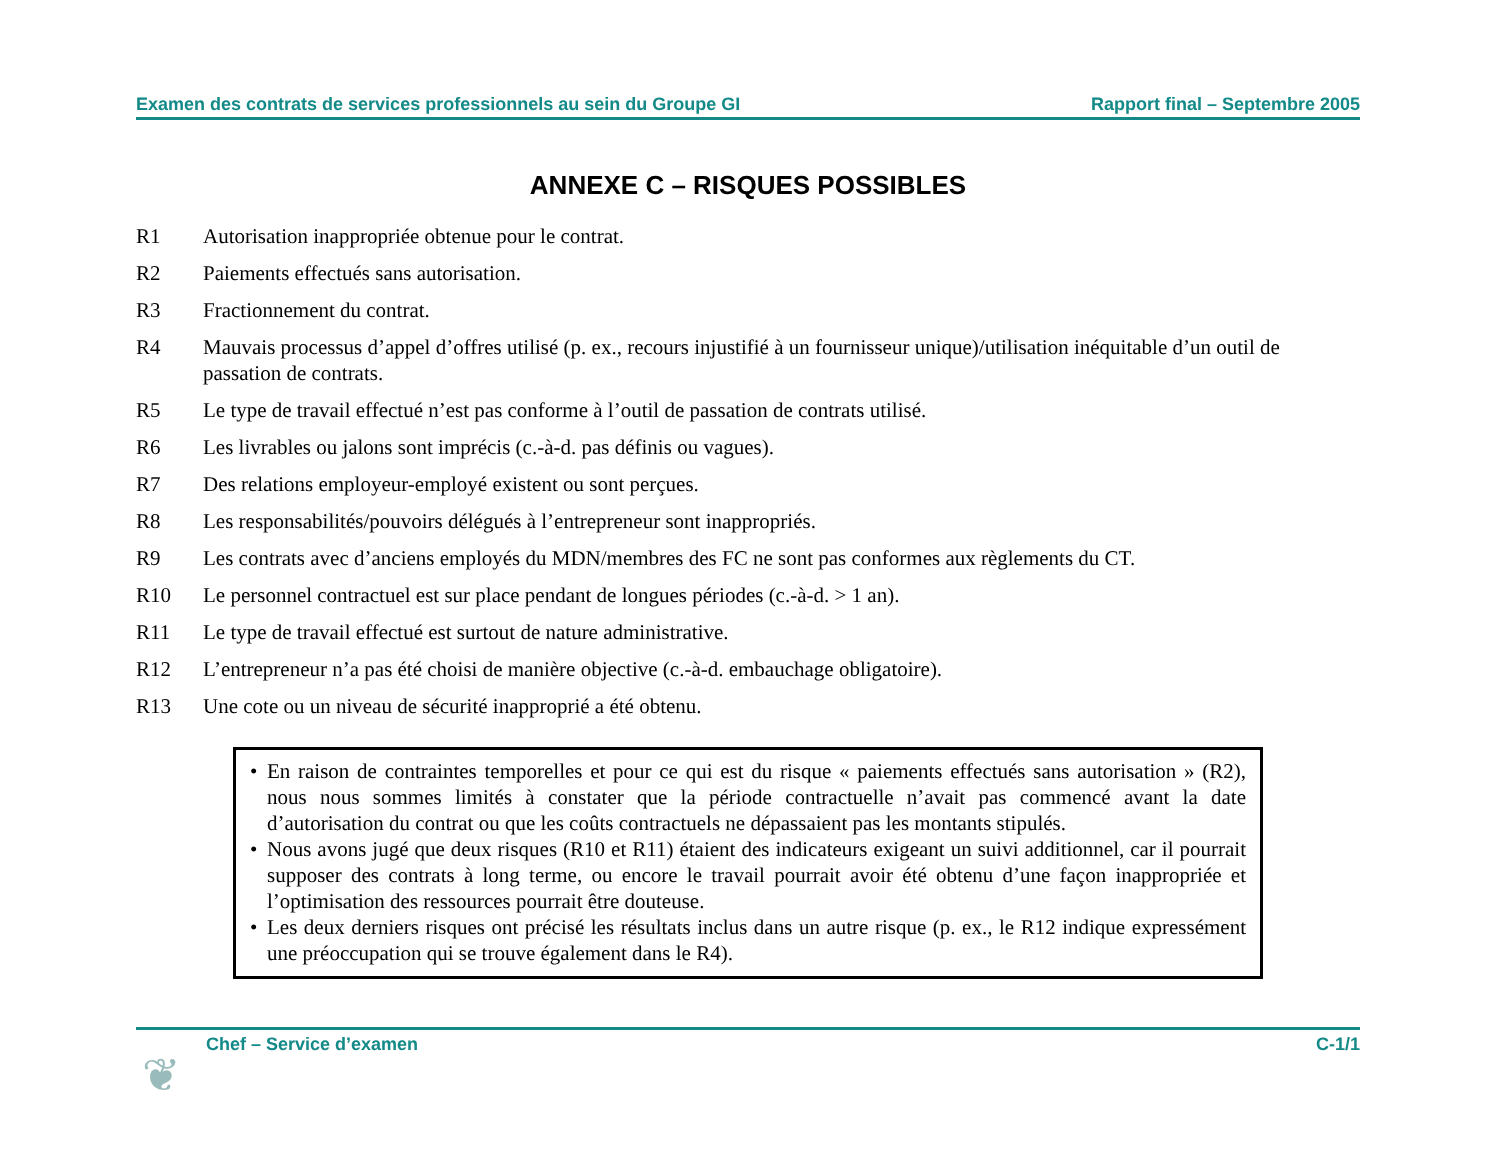Examen des contrats de services professionnels au sein du Groupe GI Rapport final – Septembre 2005
ANNEXE C – RISQUES POSSIBLES
R1 Autorisation inappropriée obtenue pour le contrat.
R2 Paiements effectués sans autorisation.
R3 Fractionnement du contrat.
R4 Mauvais processus d’appel d’offres utilisé (p. ex., recours injustifié à un fournisseur unique)/utilisation inéquitable d’un outil de passation de contrats.
R5 Le type de travail effectué n’est pas conforme à l’outil de passation de contrats utilisé.
R6 Les livrables ou jalons sont imprécis (c.-à-d. pas définis ou vagues).
R7 Des relations employeur-employé existent ou sont perçues.
R8 Les responsabilités/pouvoirs délégués à l’entrepreneur sont inappropriés.
R9 Les contrats avec d’anciens employés du MDN/membres des FC ne sont pas conformes aux règlements du CT.
R10 Le personnel contractuel est sur place pendant de longues périodes (c.-à-d. > 1 an).
R11 Le type de travail effectué est surtout de nature administrative.
R12 L’entrepreneur n’a pas été choisi de manière objective (c.-à-d. embauchage obligatoire).
R13 Une cote ou un niveau de sécurité inapproprié a été obtenu.
• En raison de contraintes temporelles et pour ce qui est du risque « paiements effectués sans autorisation » (R2), nous nous sommes limités à constater que la période contractuelle n’avait pas commencé avant la date d’autorisation du contrat ou que les coûts contractuels ne dépassaient pas les montants stipulés.
• Nous avons jugé que deux risques (R10 et R11) étaient des indicateurs exigeant un suivi additionnel, car il pourrait supposer des contrats à long terme, ou encore le travail pourrait avoir été obtenu d’une façon inappropriée et l’optimisation des ressources pourrait être douteuse.
• Les deux derniers risques ont précisé les résultats inclus dans un autre risque (p. ex., le R12 indique expressément une préoccupation qui se trouve également dans le R4).
Chef – Service d’examen C-1/1
❦